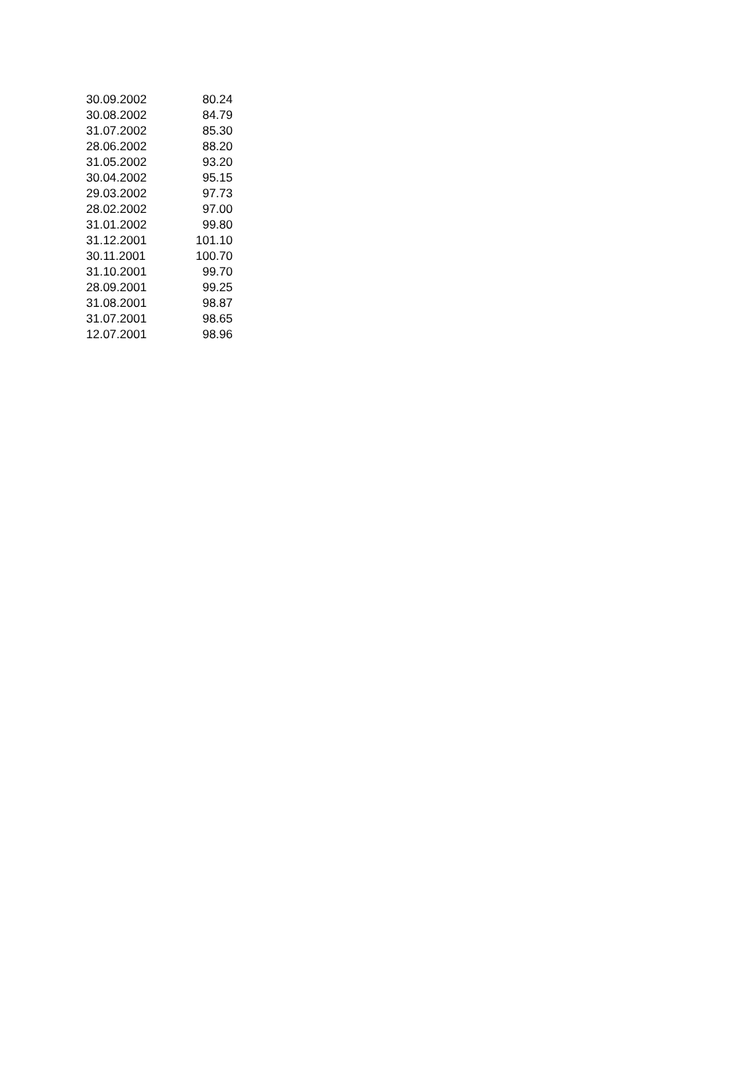| 30.09.2002 | 80.24 |
| 30.08.2002 | 84.79 |
| 31.07.2002 | 85.30 |
| 28.06.2002 | 88.20 |
| 31.05.2002 | 93.20 |
| 30.04.2002 | 95.15 |
| 29.03.2002 | 97.73 |
| 28.02.2002 | 97.00 |
| 31.01.2002 | 99.80 |
| 31.12.2001 | 101.10 |
| 30.11.2001 | 100.70 |
| 31.10.2001 | 99.70 |
| 28.09.2001 | 99.25 |
| 31.08.2001 | 98.87 |
| 31.07.2001 | 98.65 |
| 12.07.2001 | 98.96 |